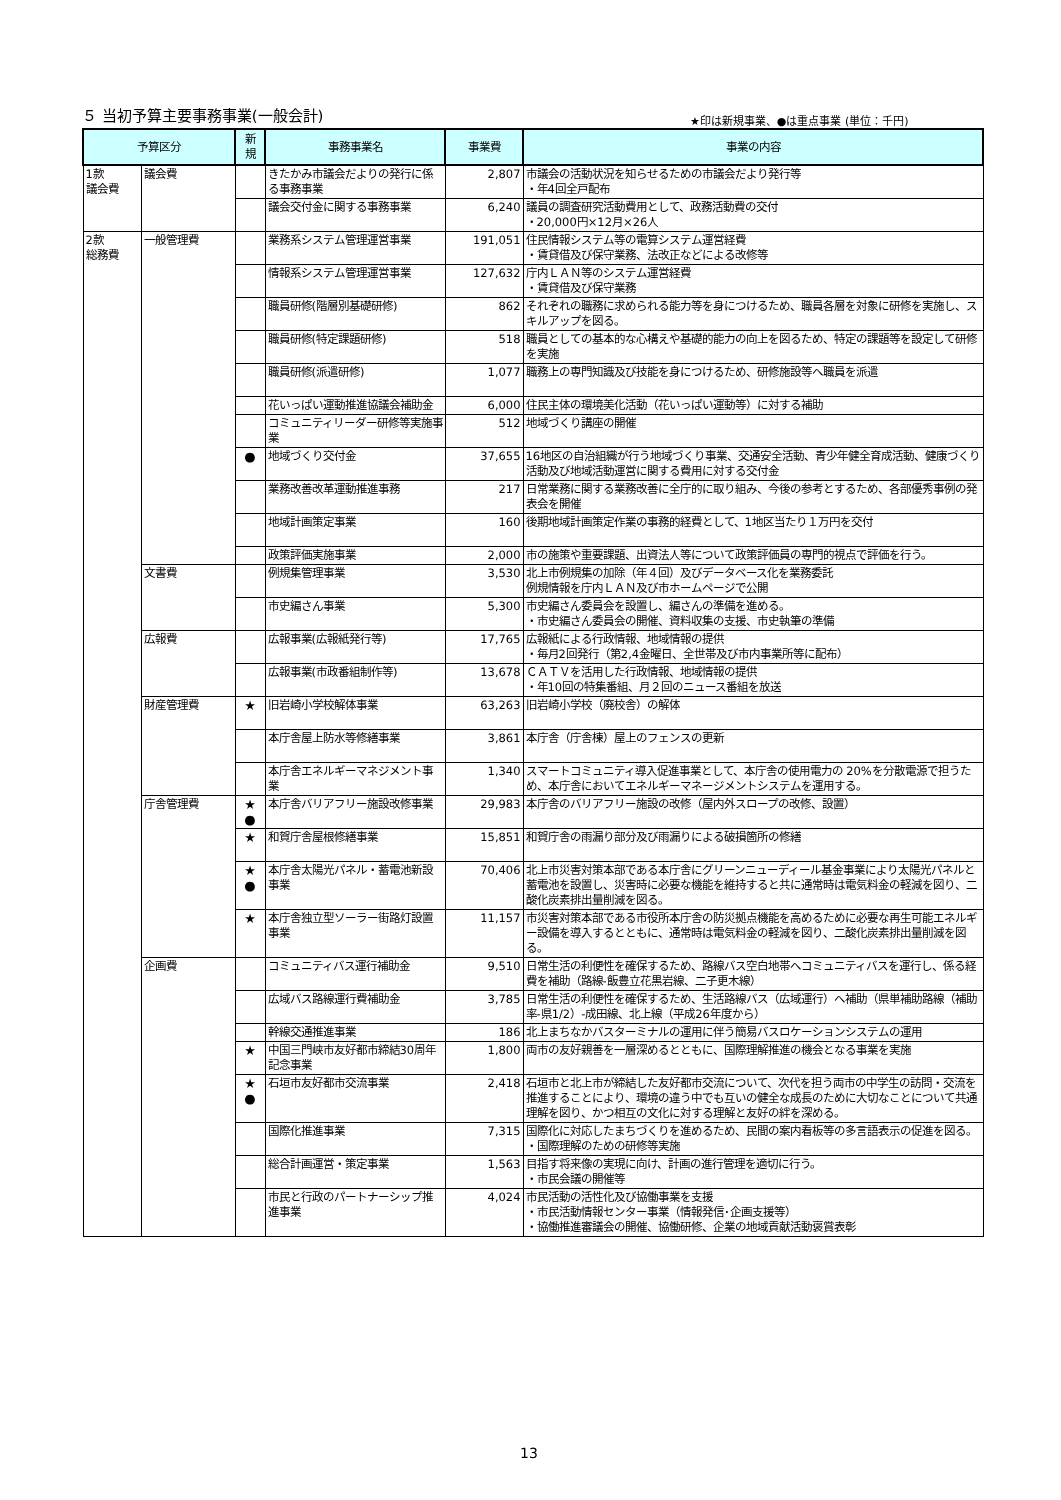５ 当初予算主要事務事業(一般会計)
★印は新規事業、●は重点事業 (単位：千円)
| 予算区分 | | 新 規 | 事務事業名 | 事業費 | 事業の内容 |
| --- | --- | --- | --- | --- | --- |
| 1款 議会費 | 議会費 | | きたかみ市議会だよりの発行に係る事務事業 | 2,807 | 市議会の活動状況を知らせるための市議会だより発行等 ・年4回全戸配布 |
| | | | 議会交付金に関する事務事業 | 6,240 | 議員の調査研究活動費用として、政務活動費の交付 ・20,000円×12月×26人 |
| 2款 総務費 | 一般管理費 | | 業務系システム管理運営事業 | 191,051 | 住民情報システム等の電算システム運営経費 ・賃貸借及び保守業務、法改正などによる改修等 |
| | | | 情報系システム管理運営事業 | 127,632 | 庁内ＬＡＮ等のシステム運営経費 ・賃貸借及び保守業務 |
| | | | 職員研修(階層別基礎研修) | 862 | それぞれの職務に求められる能力等を身につけるため、職員各層を対象に研修を実施し、スキルアップを図る。 |
| | | | 職員研修(特定課題研修) | 518 | 職員としての基本的な心構えや基礎的能力の向上を図るため、特定の課題等を設定して研修を実施 |
| | | | 職員研修(派遣研修) | 1,077 | 職務上の専門知識及び技能を身につけるため、研修施設等へ職員を派遣 |
| | | | 花いっぱい運動推進協議会補助金 | 6,000 | 住民主体の環境美化活動（花いっぱい運動等）に対する補助 |
| | | | コミュニティリーダー研修等実施事業 | 512 | 地域づくり講座の開催 |
| | | ● | 地域づくり交付金 | 37,655 | 16地区の自治組織が行う地域づくり事業、交通安全活動、青少年健全育成活動、健康づくり活動及び地域活動運営に関する費用に対する交付金 |
| | | | 業務改善改革運動推進事務 | 217 | 日常業務に関する業務改善に全庁的に取り組み、今後の参考とするため、各部優秀事例の発表会を開催 |
| | | | 地域計画策定事業 | 160 | 後期地域計画策定作業の事務的経費として、1地区当たり１万円を交付 |
| | | | 政策評価実施事業 | 2,000 | 市の施策や重要課題、出資法人等について政策評価員の専門的視点で評価を行う。 |
| | 文書費 | | 例規集管理事業 | 3,530 | 北上市例規集の加除（年４回）及びデータベース化を業務委託 例規情報を庁内ＬＡＮ及び市ホームページで公開 |
| | | | 市史編さん事業 | 5,300 | 市史編さん委員会を設置し、編さんの準備を進める。 ・市史編さん委員会の開催、資料収集の支援、市史執筆の準備 |
| | 広報費 | | 広報事業(広報紙発行等) | 17,765 | 広報紙による行政情報、地域情報の提供 ・毎月2回発行（第2,4金曜日、全世帯及び市内事業所等に配布） |
| | | | 広報事業(市政番組制作等) | 13,678 | ＣＡＴＶを活用した行政情報、地域情報の提供 ・年10回の特集番組、月２回のニュース番組を放送 |
| | 財産管理費 | ★ | 旧岩崎小学校解体事業 | 63,263 | 旧岩崎小学校（廃校舎）の解体 |
| | | | 本庁舎屋上防水等修繕事業 | 3,861 | 本庁舎（庁舎棟）屋上のフェンスの更新 |
| | | | 本庁舎エネルギーマネジメント事業 | 1,340 | スマートコミュニティ導入促進事業として、本庁舎の使用電力の 20%を分散電源で担うため、本庁舎においてエネルギーマネージメントシステムを運用する。 |
| | 庁舎管理費 | ★ ● | 本庁舎バリアフリー施設改修事業 | 29,983 | 本庁舎のバリアフリー施設の改修（屋内外スロープの改修、設置） |
| | | ★ | 和賀庁舎屋根修繕事業 | 15,851 | 和賀庁舎の雨漏り部分及び雨漏りによる破損箇所の修繕 |
| | | ★ ● | 本庁舎太陽光パネル・蓄電池新設事業 | 70,406 | 北上市災害対策本部である本庁舎にグリーンニューディール基金事業により太陽光パネルと蓄電池を設置し、災害時に必要な機能を維持すると共に通常時は電気料金の軽減を図り、二酸化炭素排出量削減を図る。 |
| | | ★ | 本庁舎独立型ソーラー街路灯設置事業 | 11,157 | 市災害対策本部である市役所本庁舎の防災拠点機能を高めるために必要な再生可能エネルギー設備を導入するとともに、通常時は電気料金の軽減を図り、二酸化炭素排出量削減を図る。 |
| | 企画費 | | コミュニティバス運行補助金 | 9,510 | 日常生活の利便性を確保するため、路線バス空白地帯へコミュニティバスを運行し、係る経費を補助（路線-飯豊立花黒岩線、二子更木線） |
| | | | 広域バス路線運行費補助金 | 3,785 | 日常生活の利便性を確保するため、生活路線バス（広域運行）へ補助（県単補助路線（補助率-県1/2）-成田線、北上線（平成26年度から） |
| | | | 幹線交通推進事業 | 186 | 北上まちなかバスターミナルの運用に伴う簡易バスロケーションシステムの運用 |
| | | ★ | 中国三門峡市友好都市締結30周年記念事業 | 1,800 | 両市の友好親善を一層深めるとともに、国際理解推進の機会となる事業を実施 |
| | | ★ ● | 石垣市友好都市交流事業 | 2,418 | 石垣市と北上市が締結した友好都市交流について、次代を担う両市の中学生の訪問・交流を推進することにより、環境の違う中でも互いの健全な成長のために大切なことについて共通理解を図り、かつ相互の文化に対する理解と友好の絆を深める。 |
| | | | 国際化推進事業 | 7,315 | 国際化に対応したまちづくりを進めるため、民間の案内看板等の多言語表示の促進を図る。 ・国際理解のための研修等実施 |
| | | | 総合計画運営・策定事業 | 1,563 | 目指す将来像の実現に向け、計画の進行管理を適切に行う。 ・市民会議の開催等 |
| | | | 市民と行政のパートナーシップ推進事業 | 4,024 | 市民活動の活性化及び協働事業を支援 ・市民活動情報センター事業（情報発信･企画支援等） ・協働推進審議会の開催、協働研修、企業の地域貢献活動褒賞表彰 |
13